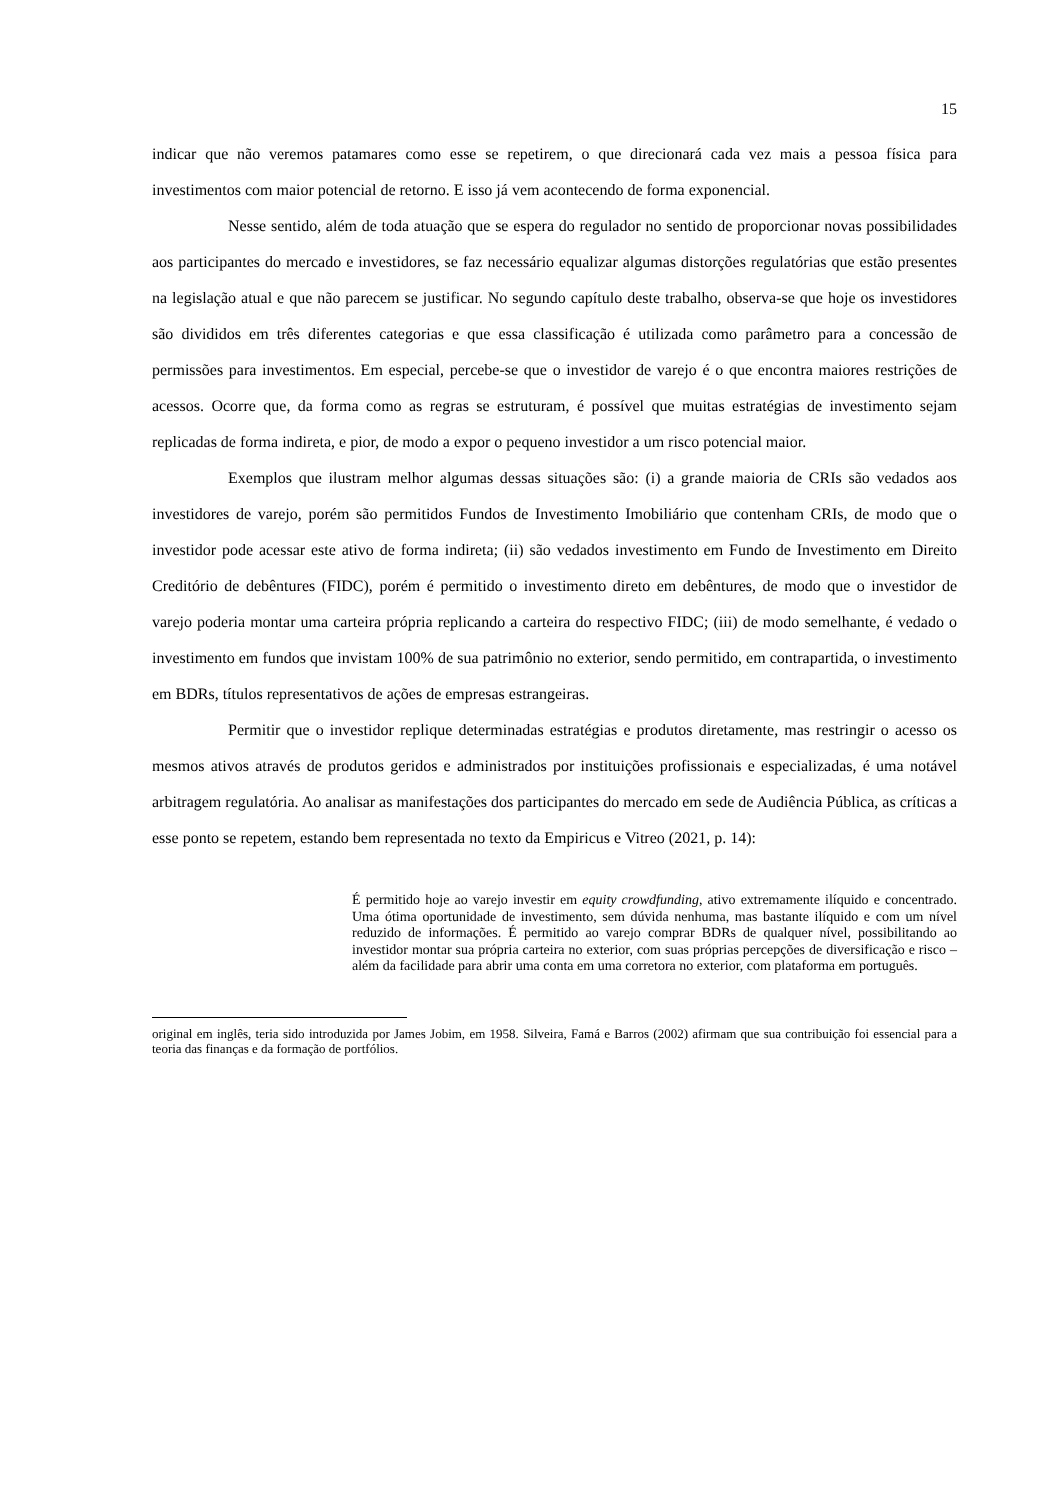15
indicar que não veremos patamares como esse se repetirem, o que direcionará cada vez mais a pessoa física para investimentos com maior potencial de retorno. E isso já vem acontecendo de forma exponencial.
Nesse sentido, além de toda atuação que se espera do regulador no sentido de proporcionar novas possibilidades aos participantes do mercado e investidores, se faz necessário equalizar algumas distorções regulatórias que estão presentes na legislação atual e que não parecem se justificar. No segundo capítulo deste trabalho, observa-se que hoje os investidores são divididos em três diferentes categorias e que essa classificação é utilizada como parâmetro para a concessão de permissões para investimentos. Em especial, percebe-se que o investidor de varejo é o que encontra maiores restrições de acessos. Ocorre que, da forma como as regras se estruturam, é possível que muitas estratégias de investimento sejam replicadas de forma indireta, e pior, de modo a expor o pequeno investidor a um risco potencial maior.
Exemplos que ilustram melhor algumas dessas situações são: (i) a grande maioria de CRIs são vedados aos investidores de varejo, porém são permitidos Fundos de Investimento Imobiliário que contenham CRIs, de modo que o investidor pode acessar este ativo de forma indireta; (ii) são vedados investimento em Fundo de Investimento em Direito Creditório de debêntures (FIDC), porém é permitido o investimento direto em debêntures, de modo que o investidor de varejo poderia montar uma carteira própria replicando a carteira do respectivo FIDC; (iii) de modo semelhante, é vedado o investimento em fundos que invistam 100% de sua patrimônio no exterior, sendo permitido, em contrapartida, o investimento em BDRs, títulos representativos de ações de empresas estrangeiras.
Permitir que o investidor replique determinadas estratégias e produtos diretamente, mas restringir o acesso os mesmos ativos através de produtos geridos e administrados por instituições profissionais e especializadas, é uma notável arbitragem regulatória. Ao analisar as manifestações dos participantes do mercado em sede de Audiência Pública, as críticas a esse ponto se repetem, estando bem representada no texto da Empiricus e Vitreo (2021, p. 14):
É permitido hoje ao varejo investir em equity crowdfunding, ativo extremamente ilíquido e concentrado. Uma ótima oportunidade de investimento, sem dúvida nenhuma, mas bastante ilíquido e com um nível reduzido de informações. É permitido ao varejo comprar BDRs de qualquer nível, possibilitando ao investidor montar sua própria carteira no exterior, com suas próprias percepções de diversificação e risco – além da facilidade para abrir uma conta em uma corretora no exterior, com plataforma em português.
original em inglês, teria sido introduzida por James Jobim, em 1958. Silveira, Famá e Barros (2002) afirmam que sua contribuição foi essencial para a teoria das finanças e da formação de portfólios.